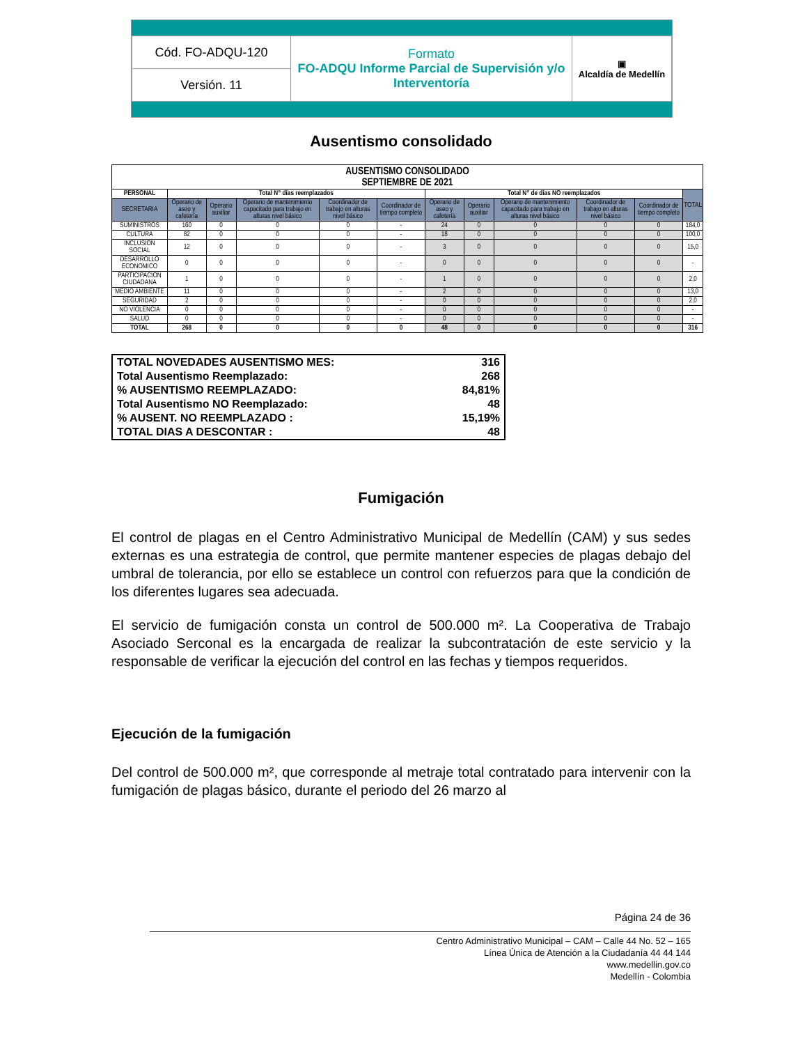| Cód. FO-ADQU-120 | Formato FO-ADQU Informe Parcial de Supervisión y/o Interventoría | ▣ Alcaldía de Medellín |
| Versión. 11 | | |
Ausentismo consolidado
| AUSENTISMO CONSOLIDADO SEPTIEMBRE DE 2021 | | | | | | | | | | | |
| --- | --- | --- | --- | --- | --- | --- | --- | --- | --- | --- | --- |
| PERSONAL | Total N° días reemplazados | | | | | Total N° de días NO reemplazados | | | | | TOTAL |
| SECRETARIA | Operario de aseo y cafetería | Operario auxiliar | Operario de mantenimiento capacitado para trabajo en alturas nivel básico | Coordinador de trabajo en alturas nivel básico | Coordinador de tiempo completo | Operario de aseo y cafetería | Operario auxiliar | Operario de mantenimiento capacitado para trabajo en alturas nivel básico | Coordinador de trabajo en alturas nivel básico | Coordinador de tiempo completo | |
| SUMINISTROS | 160 | 0 | 0 | 0 | - | 24 | 0 | 0 | 0 | 0 | 184,0 |
| CULTURA | 82 | 0 | 0 | 0 | - | 18 | 0 | 0 | 0 | 0 | 100,0 |
| INCLUSION SOCIAL | 12 | 0 | 0 | 0 | - | 3 | 0 | 0 | 0 | 0 | 15,0 |
| DESARROLLO ECONOMICO | 0 | 0 | 0 | 0 | - | 0 | 0 | 0 | 0 | 0 | - |
| PARTICIPACION CIUDADANA | 1 | 0 | 0 | 0 | - | 1 | 0 | 0 | 0 | 0 | 2,0 |
| MEDIO AMBIENTE | 11 | 0 | 0 | 0 | - | 2 | 0 | 0 | 0 | 0 | 13,0 |
| SEGURIDAD | 2 | 0 | 0 | 0 | - | 0 | 0 | 0 | 0 | 0 | 2,0 |
| NO VIOLENCIA | 0 | 0 | 0 | 0 | - | 0 | 0 | 0 | 0 | 0 | - |
| SALUD | 0 | 0 | 0 | 0 | - | 0 | 0 | 0 | 0 | 0 | - |
| TOTAL | 268 | 0 | 0 | 0 | 0 | 48 | 0 | 0 | 0 | 0 | 316 |
| TOTAL NOVEDADES AUSENTISMO MES: | 316 |
| Total Ausentismo Reemplazado: | 268 |
| % AUSENTISMO REEMPLAZADO: | 84,81% |
| Total Ausentismo NO Reemplazado: | 48 |
| % AUSENT. NO REEMPLAZADO : | 15,19% |
| TOTAL DIAS A DESCONTAR : | 48 |
Fumigación
El control de plagas en el Centro Administrativo Municipal de Medellín (CAM) y sus sedes externas es una estrategia de control, que permite mantener especies de plagas debajo del umbral de tolerancia, por ello se establece un control con refuerzos para que la condición de los diferentes lugares sea adecuada.
El servicio de fumigación consta un control de 500.000 m². La Cooperativa de Trabajo Asociado Serconal es la encargada de realizar la subcontratación de este servicio y la responsable de verificar la ejecución del control en las fechas y tiempos requeridos.
Ejecución de la fumigación
Del control de 500.000 m², que corresponde al metraje total contratado para intervenir con la fumigación de plagas básico, durante el periodo del 26 marzo al
Página 24 de 36
Centro Administrativo Municipal – CAM – Calle 44 No. 52 – 165
Línea Única de Atención a la Ciudadanía 44 44 144
www.medellin.gov.co
Medellín - Colombia